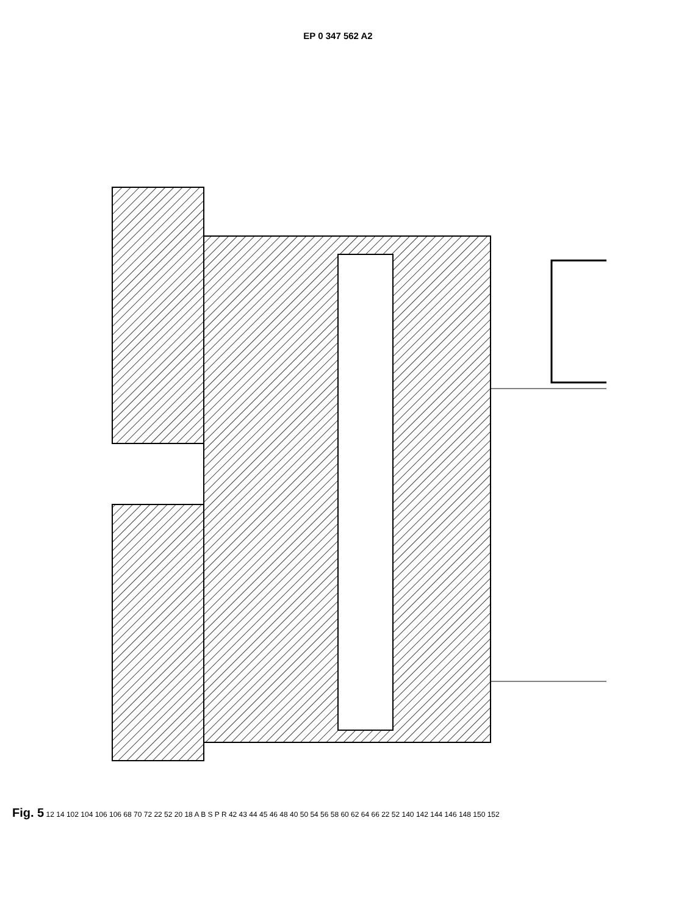EP 0 347 562 A2
Fig. 5 12 14 102 104 106 106 68 70 72 22 52 20 18 A B S P R 42 43 44 45 46 48 40 50 54 56 58 60 62 64 66 22 52 140 142 144 146 148 150 152